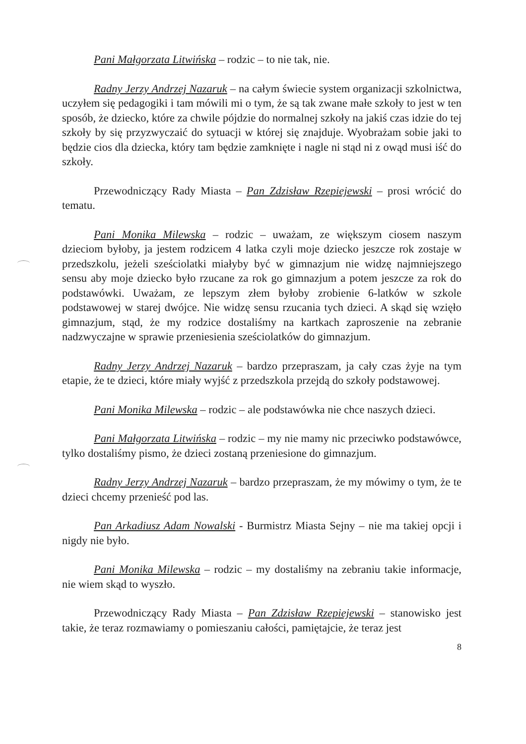Pani Małgorzata Litwińska – rodzic – to nie tak, nie.
Radny Jerzy Andrzej Nazaruk – na całym świecie system organizacji szkolnictwa, uczyłem się pedagogiki i tam mówili mi o tym, że są tak zwane małe szkoły to jest w ten sposób, że dziecko, które za chwile pójdzie do normalnej szkoły na jakiś czas idzie do tej szkoły by się przyzwyczaić do sytuacji w której się znajduje. Wyobrażam sobie jaki to będzie cios dla dziecka, który tam będzie zamknięte i nagle ni stąd ni z owąd musi iść do szkoły.
Przewodniczący Rady Miasta – Pan Zdzisław Rzepiejewski – prosi wrócić do tematu.
Pani Monika Milewska – rodzic – uważam, ze większym ciosem naszym dzieciom byłoby, ja jestem rodzicem 4 latka czyli moje dziecko jeszcze rok zostaje w przedszkolu, jeżeli sześciolatki miałyby być w gimnazjum nie widzę najmniejszego sensu aby moje dziecko było rzucane za rok go gimnazjum a potem jeszcze za rok do podstawówki. Uważam, ze lepszym złem byłoby zrobienie 6-latków w szkole podstawowej w starej dwójce. Nie widzę sensu rzucania tych dzieci. A skąd się wzięło gimnazjum, stąd, że my rodzice dostaliśmy na kartkach zaproszenie na zebranie nadzwyczajne w sprawie przeniesienia sześciolatków do gimnazjum.
Radny Jerzy Andrzej Nazaruk – bardzo przepraszam, ja cały czas żyje na tym etapie, że te dzieci, które miały wyjść z przedszkola przejdą do szkoły podstawowej.
Pani Monika Milewska – rodzic – ale podstawówka nie chce naszych dzieci.
Pani Małgorzata Litwińska – rodzic – my nie mamy nic przeciwko podstawówce, tylko dostaliśmy pismo, że dzieci zostaną przeniesione do gimnazjum.
Radny Jerzy Andrzej Nazaruk – bardzo przepraszam, że my mówimy o tym, że te dzieci chcemy przenieść pod las.
Pan Arkadiusz Adam Nowalski - Burmistrz Miasta Sejny – nie ma takiej opcji i nigdy nie było.
Pani Monika Milewska – rodzic – my dostaliśmy na zebraniu takie informacje, nie wiem skąd to wyszło.
Przewodniczący Rady Miasta – Pan Zdzisław Rzepiejewski – stanowisko jest takie, że teraz rozmawiamy o pomieszaniu całości, pamiętajcie, że teraz jest
8